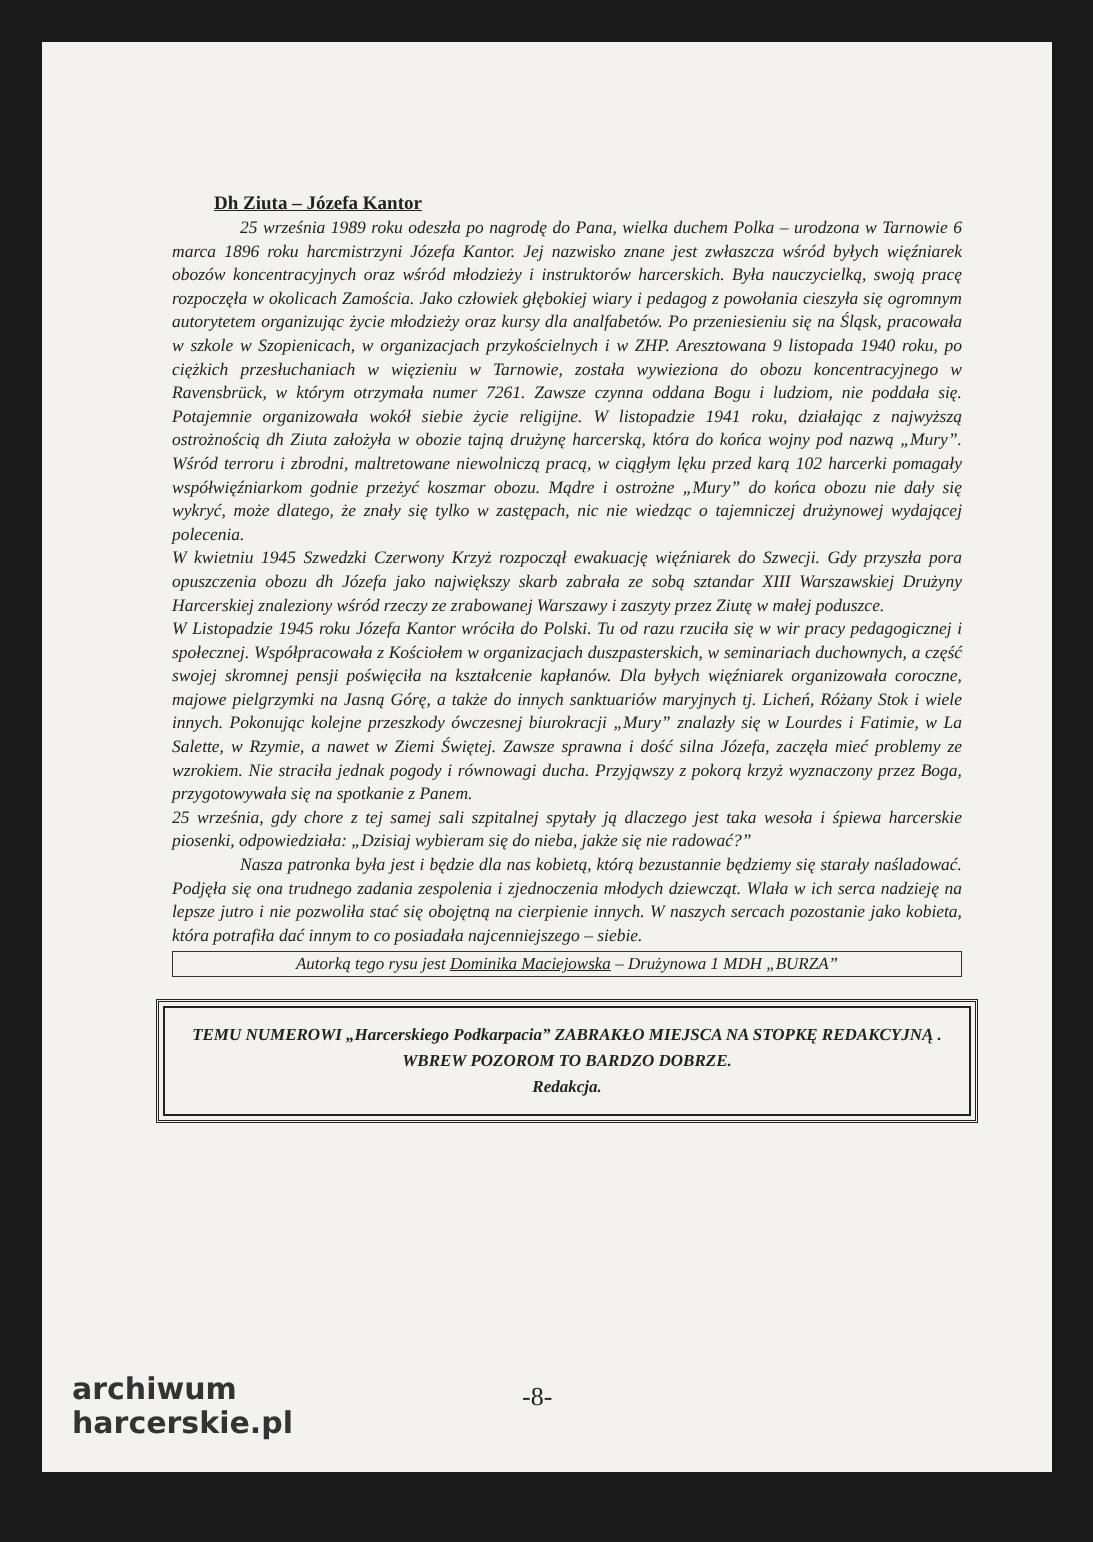Dh Ziuta – Józefa Kantor
25 września 1989 roku odeszła po nagrodę do Pana, wielka duchem Polka – urodzona w Tarnowie 6 marca 1896 roku harcmistrzyni Józefa Kantor. Jej nazwisko znane jest zwłaszcza wśród byłych więźniarek obozów koncentracyjnych oraz wśród młodzieży i instruktorów harcerskich. Była nauczycielką, swoją pracę rozpoczęła w okolicach Zamościa. Jako człowiek głębokiej wiary i pedagog z powołania cieszyła się ogromnym autorytetem organizując życie młodzieży oraz kursy dla analfabetów. Po przeniesieniu się na Śląsk, pracowała w szkole w Szopienicach, w organizacjach przykościelnych i w ZHP. Aresztowana 9 listopada 1940 roku, po ciężkich przesłuchaniach w więzieniu w Tarnowie, została wywieziona do obozu koncentracyjnego w Ravensbrück, w którym otrzymała numer 7261. Zawsze czynna oddana Bogu i ludziom, nie poddała się. Potajemnie organizowała wokół siebie życie religijne. W listopadzie 1941 roku, działając z najwyższą ostrożnością dh Ziuta założyła w obozie tajną drużynę harcerską, która do końca wojny pod nazwą „Mury”. Wśród terroru i zbrodni, maltretowane niewolniczą pracą, w ciągłym lęku przed karą 102 harcerki pomagały współwięźniarkom godnie przeżyć koszmar obozu. Mądre i ostrożne „Mury” do końca obozu nie dały się wykryć, może dlatego, że znały się tylko w zastępach, nic nie wiedząc o tajemniczej drużynowej wydającej polecenia.
W kwietniu 1945 Szwedzki Czerwony Krzyż rozpoczął ewakuację więźniarek do Szwecji. Gdy przyszła pora opuszczenia obozu dh Józefa jako największy skarb zabrała ze sobą sztandar XIII Warszawskiej Drużyny Harcerskiej znaleziony wśród rzeczy ze zrabowanej Warszawy i zaszyty przez Ziutę w małej poduszce.
W Listopadzie 1945 roku Józefa Kantor wróciła do Polski. Tu od razu rzuciła się w wir pracy pedagogicznej i społecznej. Współpracowała z Kościołem w organizacjach duszpasterskich, w seminariach duchownych, a część swojej skromnej pensji poświęciła na kształcenie kapłanów. Dla byłych więźniarek organizowała coroczne, majowe pielgrzymki na Jasną Górę, a także do innych sanktuariów maryjnych tj. Licheń, Różany Stok i wiele innych. Pokonując kolejne przeszkody ówczesnej biurokracji „Mury” znalazły się w Lourdes i Fatimie, w La Salette, w Rzymie, a nawet w Ziemi Świętej. Zawsze sprawna i dość silna Józefa, zaczęła mieć problemy ze wzrokiem. Nie straciła jednak pogody i równowagi ducha. Przyjąwszy z pokorą krzyż wyznaczony przez Boga, przygotowywała się na spotkanie z Panem.
25 września, gdy chore z tej samej sali szpitalnej spytały ją dlaczego jest taka wesoła i śpiewa harcerskie piosenki, odpowiedziała: „Dzisiaj wybieram się do nieba, jakże się nie radować?”
Nasza patronka była jest i będzie dla nas kobietą, którą bezustannie będziemy się starały naśladować. Podjęła się ona trudnego zadania zespolenia i zjednoczenia młodych dziewcząt. Wlała w ich serca nadzieję na lepsze jutro i nie pozwoliła stać się obojętną na cierpienie innych. W naszych sercach pozostanie jako kobieta, która potrafiła dać innym to co posiadała najcenniejszego – siebie.
Autorką tego rysu jest Dominika Maciejowska – Drużynowa 1 MDH „BURZA”
TEMU NUMEROWI „Harcerskiego Podkarpacia” ZABRAKŁO MIEJSCA NA STOPKĘ REDAKCYJNĄ . WBREW POZOROM TO BARDZO DOBRZE.
Redakcja.
-8-
archiwum
harcerskie.pl